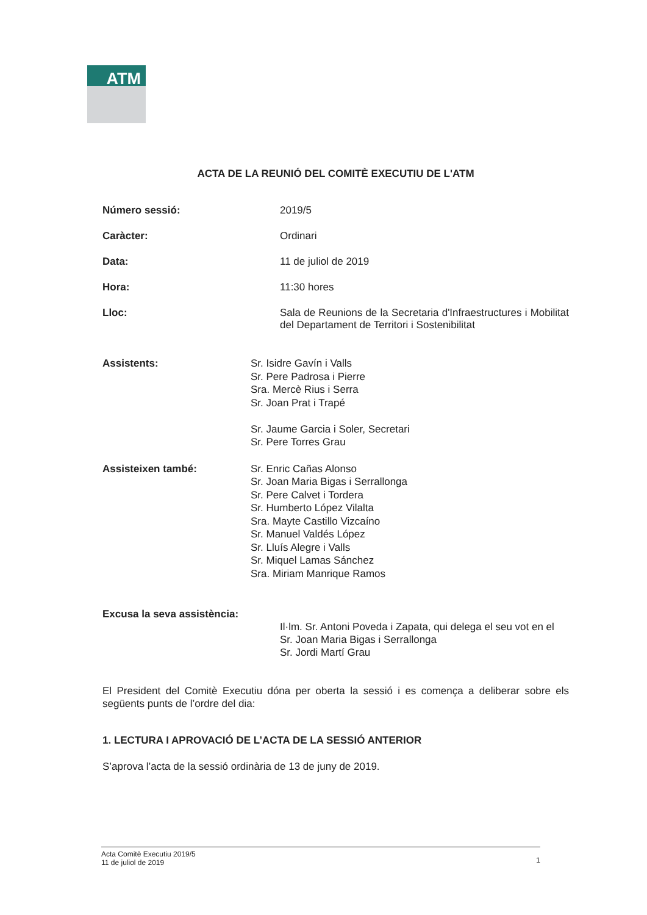ATM
ACTA DE LA REUNIÓ DEL COMITÈ EXECUTIU DE L'ATM
Número sessió: 2019/5
Caràcter: Ordinari
Data: 11 de juliol de 2019
Hora: 11:30 hores
Lloc: Sala de Reunions de la Secretaria d'Infraestructures i Mobilitat del Departament de Territori i Sostenibilitat
Assistents: Sr. Isidre Gavín i Valls
Sr. Pere Padrosa i Pierre
Sra. Mercè Rius i Serra
Sr. Joan Prat i Trapé
Sr. Jaume Garcia i Soler, Secretari
Sr. Pere Torres Grau
Assisteixen també: Sr. Enric Cañas Alonso
Sr. Joan Maria Bigas i Serrallonga
Sr. Pere Calvet i Tordera
Sr. Humberto López Vilalta
Sra. Mayte Castillo Vizcaíno
Sr. Manuel Valdés López
Sr. Lluís Alegre i Valls
Sr. Miquel Lamas Sánchez
Sra. Miriam Manrique Ramos
Excusa la seva assistència:
Il·lm. Sr. Antoni Poveda i Zapata, qui delega el seu vot en el Sr. Joan Maria Bigas i Serrallonga
Sr. Jordi Martí Grau
El President del Comitè Executiu dóna per oberta la sessió i es comença a deliberar sobre els següents punts de l’ordre del dia:
1. LECTURA I APROVACIÓ DE L’ACTA DE LA SESSIÓ ANTERIOR
S’aprova l’acta de la sessió ordinària de 13 de juny de 2019.
Acta Comitè Executiu 2019/5
11 de juliol de 2019
1